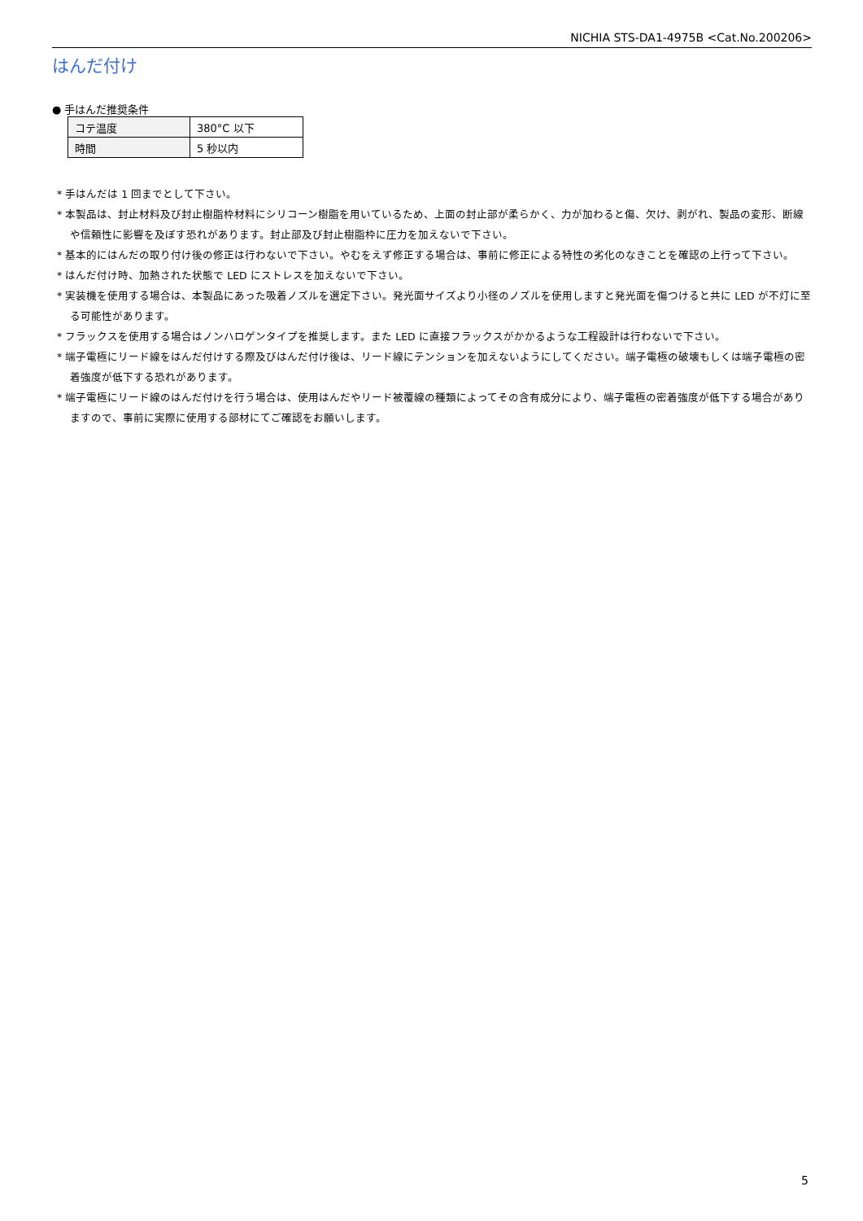NICHIA STS-DA1-4975B <Cat.No.200206>
はんだ付け
● 手はんだ推奨条件
| コテ温度 | 380°C 以下 |
| 時間 | 5 秒以内 |
* 手はんだは 1 回までとして下さい。
* 本製品は、封止材料及び封止樹脂枠材料にシリコーン樹脂を用いているため、上面の封止部が柔らかく、力が加わると傷、欠け、剥がれ、製品の変形、断線や信頼性に影響を及ぼす恐れがあります。封止部及び封止樹脂枠に圧力を加えないで下さい。
* 基本的にはんだの取り付け後の修正は行わないで下さい。やむをえず修正する場合は、事前に修正による特性の劣化のなきことを確認の上行って下さい。
* はんだ付け時、加熱された状態で LED にストレスを加えないで下さい。
* 実装機を使用する場合は、本製品にあった吸着ノズルを選定下さい。発光面サイズより小径のノズルを使用しますと発光面を傷つけると共に LED が不灯に至る可能性があります。
* フラックスを使用する場合はノンハロゲンタイプを推奨します。また LED に直接フラックスがかかるような工程設計は行わないで下さい。
* 端子電極にリード線をはんだ付けする際及びはんだ付け後は、リード線にテンションを加えないようにしてください。端子電極の破壊もしくは端子電極の密着強度が低下する恐れがあります。
* 端子電極にリード線のはんだ付けを行う場合は、使用はんだやリード被覆線の種類によってその含有成分により、端子電極の密着強度が低下する場合がありますので、事前に実際に使用する部材にてご確認をお願いします。
5